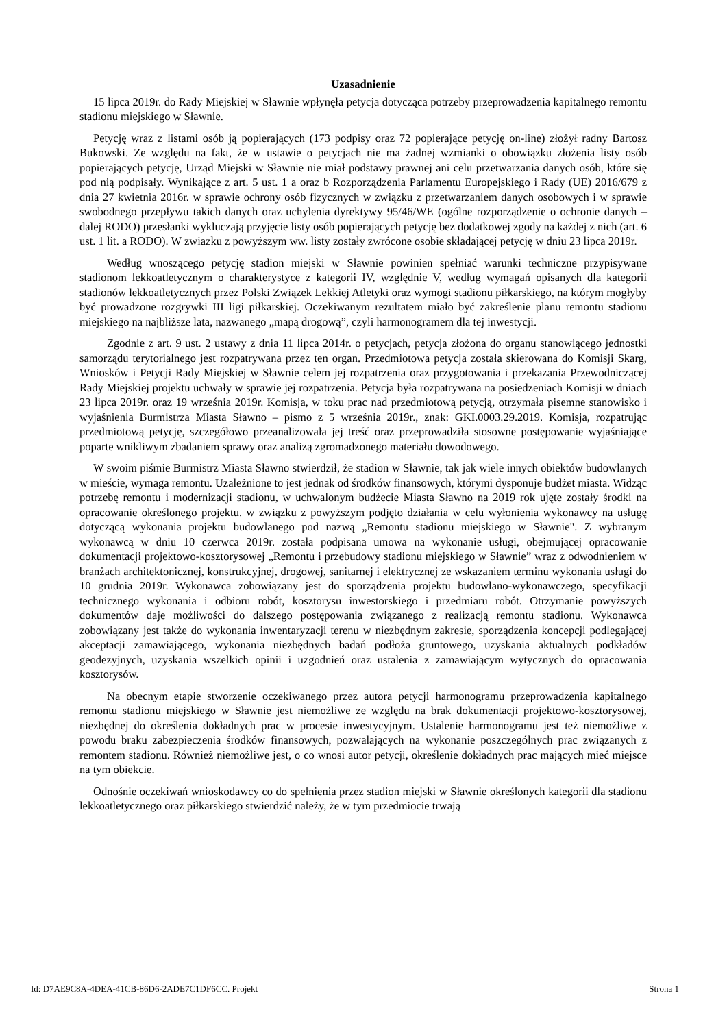Uzasadnienie
15 lipca 2019r. do Rady Miejskiej w Sławnie wpłynęła petycja dotycząca potrzeby przeprowadzenia kapitalnego remontu stadionu miejskiego w Sławnie.
Petycję wraz z listami osób ją popierających (173 podpisy oraz 72 popierające petycję on-line) złożył radny Bartosz Bukowski. Ze względu na fakt, że w ustawie o petycjach nie ma żadnej wzmianki o obowiązku złożenia listy osób popierających petycję, Urząd Miejski w Sławnie nie miał podstawy prawnej ani celu przetwarzania danych osób, które się pod nią podpisały. Wynikające z art. 5 ust. 1 a oraz b Rozporządzenia Parlamentu Europejskiego i Rady (UE) 2016/679 z dnia 27 kwietnia 2016r. w sprawie ochrony osób fizycznych w związku z przetwarzaniem danych osobowych i w sprawie swobodnego przepływu takich danych oraz uchylenia dyrektywy 95/46/WE (ogólne rozporządzenie o ochronie danych – dalej RODO) przesłanki wykluczają przyjęcie listy osób popierających petycję bez dodatkowej zgody na każdej z nich (art. 6 ust. 1 lit. a RODO). W zwiazku z powyższym ww. listy zostały zwrócone osobie składającej petycję w dniu 23 lipca 2019r.
Według wnoszącego petycję stadion miejski w Sławnie powinien spełniać warunki techniczne przypisywane stadionom lekkoatletycznym o charakterystyce z kategorii IV, względnie V, według wymagań opisanych dla kategorii stadionów lekkoatletycznych przez Polski Związek Lekkiej Atletyki oraz wymogi stadionu piłkarskiego, na którym mogłyby być prowadzone rozgrywki III ligi piłkarskiej. Oczekiwanym rezultatem miało być zakreślenie planu remontu stadionu miejskiego na najbliższe lata, nazwanego „mapą drogową”, czyli harmonogramem dla tej inwestycji.
Zgodnie z art. 9 ust. 2 ustawy z dnia 11 lipca 2014r. o petycjach, petycja złożona do organu stanowiącego jednostki samorządu terytorialnego jest rozpatrywana przez ten organ. Przedmiotowa petycja została skierowana do Komisji Skarg, Wniosków i Petycji Rady Miejskiej w Sławnie celem jej rozpatrzenia oraz przygotowania i przekazania Przewodniczącej Rady Miejskiej projektu uchwały w sprawie jej rozpatrzenia. Petycja była rozpatrywana na posiedzeniach Komisji w dniach 23 lipca 2019r. oraz 19 września 2019r. Komisja, w toku prac nad przedmiotową petycją, otrzymała pisemne stanowisko i wyjaśnienia Burmistrza Miasta Sławno – pismo z 5 września 2019r., znak: GKI.0003.29.2019. Komisja, rozpatrując przedmiotową petycję, szczegółowo przeanalizowała jej treść oraz przeprowadziła stosowne postępowanie wyjaśniające poparte wnikliwym zbadaniem sprawy oraz analizą zgromadzonego materiału dowodowego.
W swoim piśmie Burmistrz Miasta Sławno stwierdził, że stadion w Sławnie, tak jak wiele innych obiektów budowlanych w mieście, wymaga remontu. Uzależnione to jest jednak od środków finansowych, którymi dysponuje budżet miasta. Widząc potrzebę remontu i modernizacji stadionu, w uchwalonym budżecie Miasta Sławno na 2019 rok ujęte zostały środki na opracowanie określonego projektu. w związku z powyższym podjęto działania w celu wyłonienia wykonawcy na usługę dotyczącą wykonania projektu budowlanego pod nazwą „Remontu stadionu miejskiego w Sławnie". Z wybranym wykonawcą w dniu 10 czerwca 2019r. została podpisana umowa na wykonanie usługi, obejmującej opracowanie dokumentacji projektowo-kosztorysowej „Remontu i przebudowy stadionu miejskiego w Sławnie” wraz z odwodnieniem w branżach architektonicznej, konstrukcyjnej, drogowej, sanitarnej i elektrycznej ze wskazaniem terminu wykonania usługi do 10 grudnia 2019r. Wykonawca zobowiązany jest do sporządzenia projektu budowlano-wykonawczego, specyfikacji technicznego wykonania i odbioru robót, kosztorysu inwestorskiego i przedmiaru robót. Otrzymanie powyższych dokumentów daje możliwości do dalszego postępowania związanego z realizacją remontu stadionu. Wykonawca zobowiązany jest także do wykonania inwentaryzacji terenu w niezbędnym zakresie, sporządzenia koncepcji podlegającej akceptacji zamawiającego, wykonania niezbędnych badań podłoża gruntowego, uzyskania aktualnych podkładów geodezyjnych, uzyskania wszelkich opinii i uzgodnień oraz ustalenia z zamawiającym wytycznych do opracowania kosztorysów.
Na obecnym etapie stworzenie oczekiwanego przez autora petycji harmonogramu przeprowadzenia kapitalnego remontu stadionu miejskiego w Sławnie jest niemożliwe ze względu na brak dokumentacji projektowo-kosztorysowej, niezbędnej do określenia dokładnych prac w procesie inwestycyjnym. Ustalenie harmonogramu jest też niemożliwe z powodu braku zabezpieczenia środków finansowych, pozwalających na wykonanie poszczególnych prac związanych z remontem stadionu. Również niemożliwe jest, o co wnosi autor petycji, określenie dokładnych prac mających mieć miejsce na tym obiekcie.
Odnośnie oczekiwań wnioskodawcy co do spełnienia przez stadion miejski w Sławnie określonych kategorii dla stadionu lekkoatletycznego oraz piłkarskiego stwierdzić należy, że w tym przedmiocie trwają
Id: D7AE9C8A-4DEA-41CB-86D6-2ADE7C1DF6CC. Projekt Strona 1